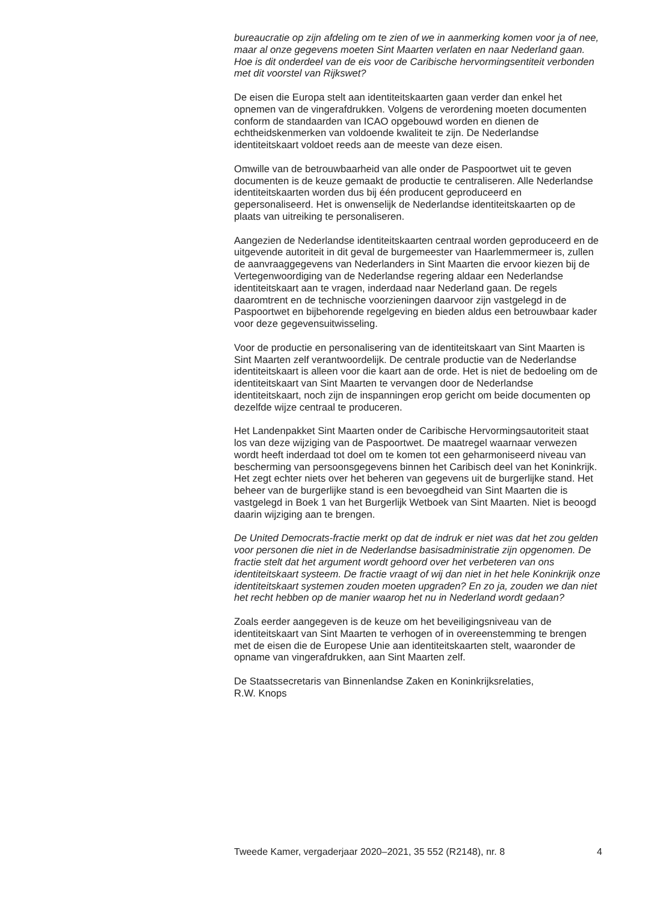bureaucratie op zijn afdeling om te zien of we in aanmerking komen voor ja of nee, maar al onze gegevens moeten Sint Maarten verlaten en naar Nederland gaan. Hoe is dit onderdeel van de eis voor de Caribische hervormingsentiteit verbonden met dit voorstel van Rijkswet?
De eisen die Europa stelt aan identiteitskaarten gaan verder dan enkel het opnemen van de vingerafdrukken. Volgens de verordening moeten documenten conform de standaarden van ICAO opgebouwd worden en dienen de echtheidskenmerken van voldoende kwaliteit te zijn. De Nederlandse identiteitskaart voldoet reeds aan de meeste van deze eisen.
Omwille van de betrouwbaarheid van alle onder de Paspoortwet uit te geven documenten is de keuze gemaakt de productie te centraliseren. Alle Nederlandse identiteitskaarten worden dus bij één producent geproduceerd en gepersonaliseerd. Het is onwenselijk de Nederlandse identiteitskaarten op de plaats van uitreiking te personaliseren.
Aangezien de Nederlandse identiteitskaarten centraal worden geproduceerd en de uitgevende autoriteit in dit geval de burgemeester van Haarlemmermeer is, zullen de aanvraaggegevens van Nederlanders in Sint Maarten die ervoor kiezen bij de Vertegenwoordiging van de Nederlandse regering aldaar een Nederlandse identiteitskaart aan te vragen, inderdaad naar Nederland gaan. De regels daaromtrent en de technische voorzieningen daarvoor zijn vastgelegd in de Paspoortwet en bijbehorende regelgeving en bieden aldus een betrouwbaar kader voor deze gegevensuitwisseling.
Voor de productie en personalisering van de identiteitskaart van Sint Maarten is Sint Maarten zelf verantwoordelijk. De centrale productie van de Nederlandse identiteitskaart is alleen voor die kaart aan de orde. Het is niet de bedoeling om de identiteitskaart van Sint Maarten te vervangen door de Nederlandse identiteitskaart, noch zijn de inspanningen erop gericht om beide documenten op dezelfde wijze centraal te produceren.
Het Landenpakket Sint Maarten onder de Caribische Hervormingsautoriteit staat los van deze wijziging van de Paspoortwet. De maatregel waarnaar verwezen wordt heeft inderdaad tot doel om te komen tot een geharmoniseerd niveau van bescherming van persoonsgegevens binnen het Caribisch deel van het Koninkrijk. Het zegt echter niets over het beheren van gegevens uit de burgerlijke stand. Het beheer van de burgerlijke stand is een bevoegdheid van Sint Maarten die is vastgelegd in Boek 1 van het Burgerlijk Wetboek van Sint Maarten. Niet is beoogd daarin wijziging aan te brengen.
De United Democrats-fractie merkt op dat de indruk er niet was dat het zou gelden voor personen die niet in de Nederlandse basisadministratie zijn opgenomen. De fractie stelt dat het argument wordt gehoord over het verbeteren van ons identiteitskaart systeem. De fractie vraagt of wij dan niet in het hele Koninkrijk onze identiteitskaart systemen zouden moeten upgraden? En zo ja, zouden we dan niet het recht hebben op de manier waarop het nu in Nederland wordt gedaan?
Zoals eerder aangegeven is de keuze om het beveiligingsniveau van de identiteitskaart van Sint Maarten te verhogen of in overeenstemming te brengen met de eisen die de Europese Unie aan identiteitskaarten stelt, waaronder de opname van vingerafdrukken, aan Sint Maarten zelf.
De Staatssecretaris van Binnenlandse Zaken en Koninkrijksrelaties,
R.W. Knops
Tweede Kamer, vergaderjaar 2020–2021, 35 552 (R2148), nr. 8 4